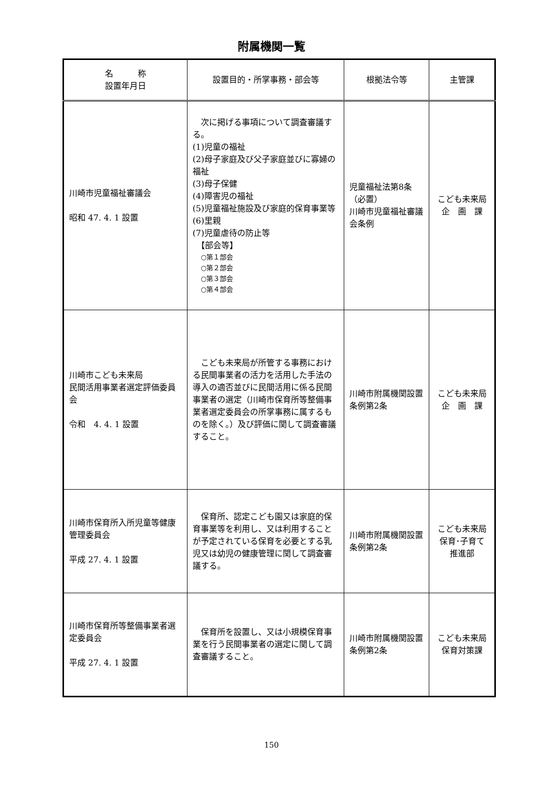附属機関一覧
| 名 称 設置年月日 | 設置目的・所掌事務・部会等 | 根拠法令等 | 主管課 |
| --- | --- | --- | --- |
| 川崎市児童福祉審議会 昭和 47. 4. 1 設置 | 次に掲げる事項について調査審議する。 (1)児童の福祉 (2)母子家庭及び父子家庭並びに寡婦の福祉 (3)母子保健 (4)障害児の福祉 (5)児童福祉施設及び家庭的保育事業等 (6)里親 (7)児童虐待の防止等 【部会等】 ○第１部会 ○第２部会 ○第３部会 ○第４部会 | 児童福祉法第8条（必置） 川崎市児童福祉審議会条例 | こども未来局 企 画 課 |
| 川崎市こども未来局 民間活用事業者選定評価委員会 令和 4. 4. 1 設置 | こども未来局が所管する事務における民間事業者の活力を活用した手法の導入の適否並びに民間活用に係る民間事業者の選定（川崎市保育所等整備事業者選定委員会の所掌事務に属するものを除く。）及び評価に関して調査審議すること。 | 川崎市附属機関設置条例第2条 | こども未来局 企 画 課 |
| 川崎市保育所入所児童等健康管理委員会 平成 27. 4. 1 設置 | 保育所、認定こども園又は家庭的保育事業等を利用し、又は利用することが予定されている保育を必要とする乳児又は幼児の健康管理に関して調査審議する。 | 川崎市附属機関設置条例第2条 | こども未来局 保育･子育て 推進部 |
| 川崎市保育所等整備事業者選定委員会 平成 27. 4. 1 設置 | 保育所を設置し、又は小規模保育事業を行う民間事業者の選定に関して調査審議すること。 | 川崎市附属機関設置条例第2条 | こども未来局 保育対策課 |
150